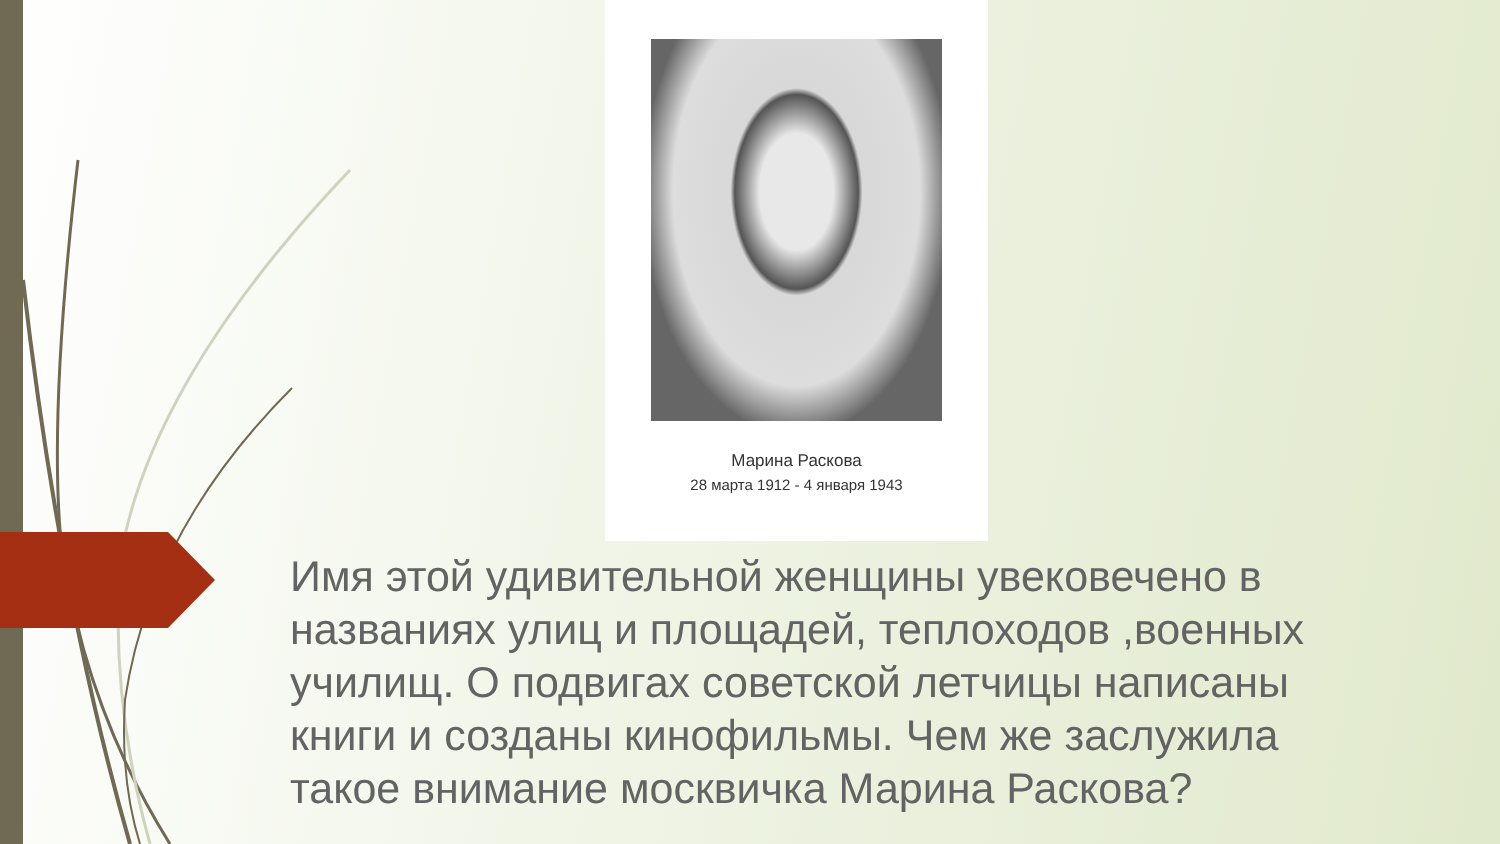Марина Раскова
28 марта 1912 - 4 января 1943
Имя этой удивительной женщины увековечено в названиях улиц и площадей, теплоходов ,военных училищ. О подвигах советской летчицы написаны книги и созданы кинофильмы. Чем же заслужила такое внимание москвичка Марина Раскова?